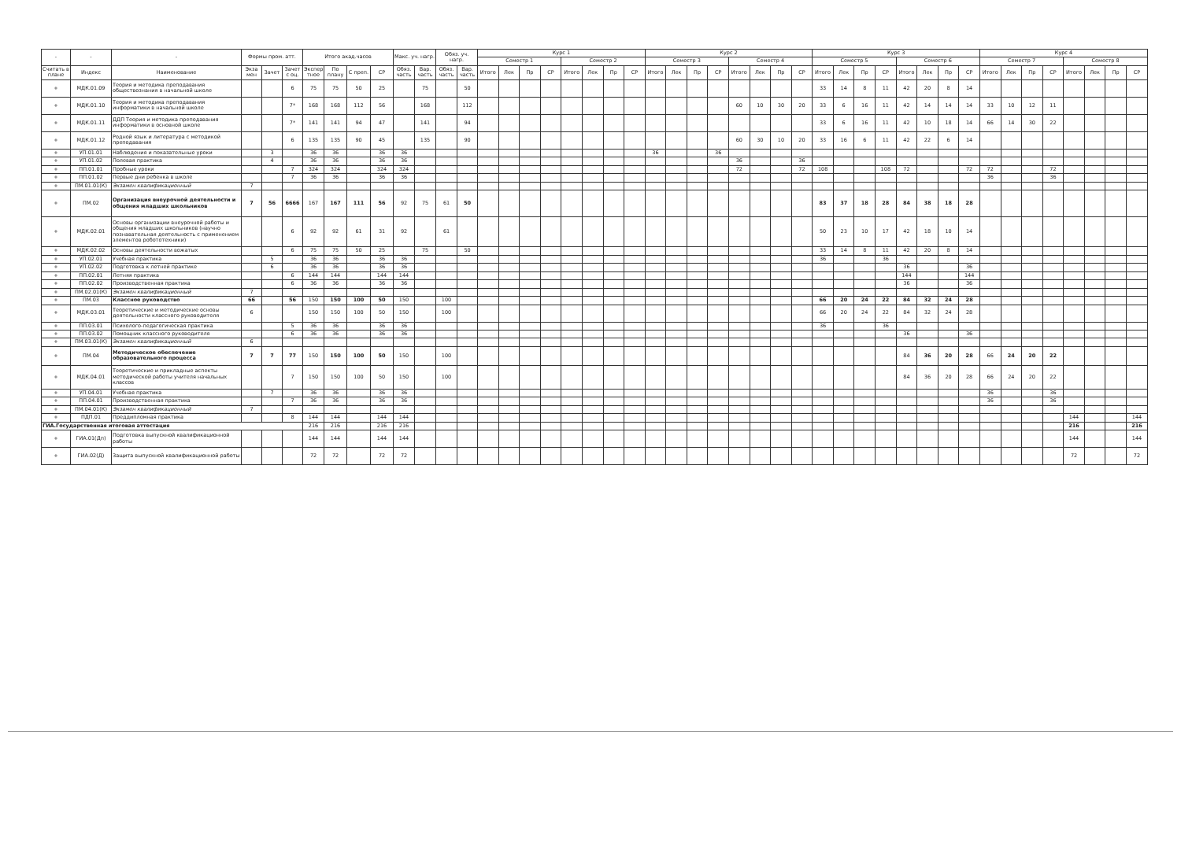| - | - | - | Формы пром. атт. | | | Итого акад.часов | | | | Макс. уч. нагр. | | Обяз. уч. нагр. | | Курс 1 | | | | | | | | Курс 2 | | | | | | | | Курс 3 | | | | | | | | Курс 4 | | | | | | | |
| --- | --- | --- | --- | --- | --- | --- | --- | --- | --- | --- | --- | --- | --- | --- | --- | --- | --- | --- | --- | --- | --- | --- | --- | --- | --- | --- | --- | --- | --- | --- | --- | --- | --- | --- | --- | --- | --- | --- | --- | --- | --- | --- | --- | --- | --- |
| | | | | | | | | | | | | | | Семестр 1 | | | | Семестр 2 | | | | Семестр 3 | | | | Семестр 4 | | | | Семестр 5 | | | | Семестр 6 | | | | Семестр 7 | | | | Семестр 8 | | | |
| Считать в плане | Индекс | Наименование | Экза мен | Зачет | Зачет с оц. | Экспер тное | По плану | С преп. | СР | Обяз. часть | Вар. часть | Обяз. часть | Вар. часть | Итого | Лек | Пр | СР | Итого | Лек | Пр | СР | Итого | Лек | Пр | СР | Итого | Лек | Пр | СР | Итого | Лек | Пр | СР | Итого | Лек | Пр | СР | Итого | Лек | Пр | СР | Итого | Лек | Пр | СР |
| + | МДК.01.09 | Теория и методика преподавания обществознания в начальной школе | | | 6 | 75 | 75 | 50 | 25 | | 75 | | 50 | | | | | | | | | | | | | | | | | 33 | 14 | 8 | 11 | 42 | 20 | 8 | 14 | | | | | | | | |
| + | МДК.01.10 | Теория и методика преподавания информатики в начальной школе | | | 7* | 168 | 168 | 112 | 56 | | 168 | | 112 | | | | | | | | | | | | | 60 | 10 | 30 | 20 | 33 | 6 | 16 | 11 | 42 | 14 | 14 | 14 | 33 | 10 | 12 | 11 | | | | |
| + | МДК.01.11 | ДДП Теория и методика преподавания информатики в основной школе | | | 7* | 141 | 141 | 94 | 47 | | 141 | | 94 | | | | | | | | | | | | | | | | | 33 | 6 | 16 | 11 | 42 | 10 | 18 | 14 | 66 | 14 | 30 | 22 | | | | |
| + | МДК.01.12 | Родной язык и литература с методикой преподавания | | | 6 | 135 | 135 | 90 | 45 | | 135 | | 90 | | | | | | | | | | | | | 60 | 30 | 10 | 20 | 33 | 16 | 6 | 11 | 42 | 22 | 6 | 14 | | | | | | | | |
| + | УП.01.01 | Наблюдения и показательные уроки | | 3 | | 36 | 36 | | 36 | 36 | | | | | | | | | | | | 36 | | | 36 | | | | | | | | | | | | | | | | | | | | |
| + | УП.01.02 | Полевая практика | | 4 | | 36 | 36 | | 36 | 36 | | | | | | | | | | | | | | | | 36 | | | 36 | | | | | | | | | | | | | | | | |
| + | ПП.01.01 | Пробные уроки | | | 7 | 324 | 324 | | 324 | 324 | | | | | | | | | | | | | | | | 72 | | | 72 | 108 | | | 108 | 72 | | | 72 | 72 | | | 72 | | | | |
| + | ПП.01.02 | Первые дни ребенка в школе | | | 7 | 36 | 36 | | 36 | 36 | | | | | | | | | | | | | | | | | | | | | | | | | | | | 36 | | | 36 | | | | |
| + | ПМ.01.01(К) | Экзамен квалификационный | 7 | | | | | | | | | | | | | | | | | | | | | | | | | | | | | | | | | | | | | | | | | | |
| + | ПМ.02 | Организация внеурочной деятельности и общения младших школьников | 7 | 56 | 6666 | 167 | 167 | 111 | 56 | 92 | 75 | 61 | 50 | | | | | | | | | | | | | | | | | 83 | 37 | 18 | 28 | 84 | 38 | 18 | 28 | | | | | | | | |
| + | МДК.02.01 | Основы организации внеурочной работы и общения младших школьников (научно познавательная деятельность с применением элементов робототехники) | | | 6 | 92 | 92 | 61 | 31 | 92 | | 61 | | | | | | | | | | | | | | | | | | 50 | 23 | 10 | 17 | 42 | 18 | 10 | 14 | | | | | | | | |
| + | МДК.02.02 | Основы деятельности вожатых | | | 6 | 75 | 75 | 50 | 25 | | 75 | | 50 | | | | | | | | | | | | | | | | | 33 | 14 | 8 | 11 | 42 | 20 | 8 | 14 | | | | | | | | |
| + | УП.02.01 | Учебная практика | | 5 | | 36 | 36 | | 36 | 36 | | | | | | | | | | | | | | | | | | | | 36 | | | 36 | | | | | | | | | | | | |
| + | УП.02.02 | Подготовка к летней практике | | 6 | | 36 | 36 | | 36 | 36 | | | | | | | | | | | | | | | | | | | | | | | | 36 | | | 36 | | | | | | | | |
| + | ПП.02.01 | Летняя практика | | | 6 | 144 | 144 | | 144 | 144 | | | | | | | | | | | | | | | | | | | | | | | | 144 | | | 144 | | | | | | | | |
| + | ПП.02.02 | Производственная практика | | | 6 | 36 | 36 | | 36 | 36 | | | | | | | | | | | | | | | | | | | | | | | | 36 | | | 36 | | | | | | | | |
| + | ПМ.02.01(К) | Экзамен квалификационный | 7 | | | | | | | | | | | | | | | | | | | | | | | | | | | | | | | | | | | | | | | | | | |
| + | ПМ.03 | Классное руководство | 66 | | 56 | 150 | 150 | 100 | 50 | 150 | | 100 | | | | | | | | | | | | | | | | | | 66 | 20 | 24 | 22 | 84 | 32 | 24 | 28 | | | | | | | | |
| + | МДК.03.01 | Теоретические и методические основы деятельности классного руководителя | 6 | | | 150 | 150 | 100 | 50 | 150 | | 100 | | | | | | | | | | | | | | | | | | 66 | 20 | 24 | 22 | 84 | 32 | 24 | 28 | | | | | | | | |
| + | ПП.03.01 | Психолого-педагогическая практика | | | 5 | 36 | 36 | | 36 | 36 | | | | | | | | | | | | | | | | | | | | 36 | | | 36 | | | | | | | | | | | | |
| + | ПП.03.02 | Помощник классного руководителя | | | 6 | 36 | 36 | | 36 | 36 | | | | | | | | | | | | | | | | | | | | | | | | 36 | | | 36 | | | | | | | | |
| + | ПМ.03.01(К) | Экзамен квалификационный | 6 | | | | | | | | | | | | | | | | | | | | | | | | | | | | | | | | | | | | | | | | | | |
| + | ПМ.04 | Методическое обеспечение образовательного процесса | 7 | 7 | 77 | 150 | 150 | 100 | 50 | 150 | | 100 | | | | | | | | | | | | | | | | | | | | | | 84 | 36 | 20 | 28 | 66 | 24 | 20 | 22 | | | | |
| + | МДК.04.01 | Теоретические и прикладные аспекты методической работы учителя начальных классов | | | 7 | 150 | 150 | 100 | 50 | 150 | | 100 | | | | | | | | | | | | | | | | | | | | | | 84 | 36 | 20 | 28 | 66 | 24 | 20 | 22 | | | | |
| + | УП.04.01 | Учебная практика | | 7 | | 36 | 36 | | 36 | 36 | | | | | | | | | | | | | | | | | | | | | | | | | | | | 36 | | | 36 | | | | |
| + | ПП.04.01 | Производственная практика | | | 7 | 36 | 36 | | 36 | 36 | | | | | | | | | | | | | | | | | | | | | | | | | | | | 36 | | | 36 | | | | |
| + | ПМ.04.01(К) | Экзамен квалификационный | 7 | | | | | | | | | | | | | | | | | | | | | | | | | | | | | | | | | | | | | | | | | | |
| + | ПДП.01 | Преддипломная практика | | | 8 | 144 | 144 | | 144 | 144 | | | | | | | | | | | | | | | | | | | | | | | | | | | | | | | | 144 | | | 144 |
| ГИА.Государственная итоговая аттестация | | | | | | 216 | 216 | | 216 | 216 | | | | | | | | | | | | | | | | | | | | | | | | | | | | | | | | 216 | | | 216 |
| + | ГИА.01(Дп) | Подготовка выпускной квалификационной работы | | | | 144 | 144 | | 144 | 144 | | | | | | | | | | | | | | | | | | | | | | | | | | | | | | | | 144 | | | 144 |
| + | ГИА.02(Д) | Защита выпускной квалификационной работы | | | | 72 | 72 | | 72 | 72 | | | | | | | | | | | | | | | | | | | | | | | | | | | | | | | | 72 | | | 72 |